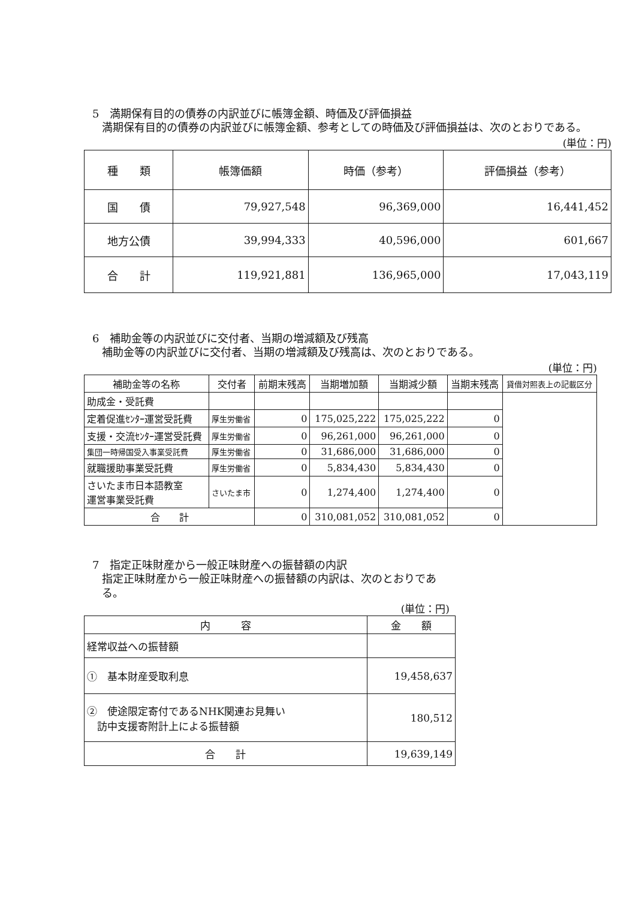5　満期保有目的の債券の内訳並びに帳簿金額、時価及び評価損益
満期保有目的の債券の内訳並びに帳簿金額、参考としての時価及び評価損益は、次のとおりである。
(単位：円)
| 種 類 | 帳簿価額 | 時価（参考） | 評価損益（参考） |
| --- | --- | --- | --- |
| 国 債 | 79,927,548 | 96,369,000 | 16,441,452 |
| 地方公債 | 39,994,333 | 40,596,000 | 601,667 |
| 合 計 | 119,921,881 | 136,965,000 | 17,043,119 |
6　補助金等の内訳並びに交付者、当期の増減額及び残高
補助金等の内訳並びに交付者、当期の増減額及び残高は、次のとおりである。
(単位：円)
| 補助金等の名称 | 交付者 | 前期末残高 | 当期増加額 | 当期減少額 | 当期末残高 | 貸借対照表上の記載区分 |
| --- | --- | --- | --- | --- | --- | --- |
| 助成金・受託費 | | | | | | |
| 定着促進ｾﾝﾀｰ運営受託費 | 厚生労働省 | 0 | 175,025,222 | 175,025,222 | 0 | |
| 支援・交流ｾﾝﾀｰ運営受託費 | 厚生労働省 | 0 | 96,261,000 | 96,261,000 | 0 | |
| 集団一時帰国受入事業受託費 | 厚生労働省 | 0 | 31,686,000 | 31,686,000 | 0 | |
| 就職援助事業受託費 | 厚生労働省 | 0 | 5,834,430 | 5,834,430 | 0 | |
| さいたま市日本語教室 運営事業受託費 | さいたま市 | 0 | 1,274,400 | 1,274,400 | 0 | |
| 合 計 | | 0 | 310,081,052 | 310,081,052 | 0 | |
7　指定正味財産から一般正味財産への振替額の内訳
指定正味財産から一般正味財産への振替額の内訳は、次のとおりである。
(単位：円)
| 内 容 | 金 額 |
| --- | --- |
| 経常収益への振替額 | |
| ① 基本財産受取利息 | 19,458,637 |
| ② 使途限定寄付であるNHK関連お見舞い 訪中支援寄附計上による振替額 | 180,512 |
| 合 計 | 19,639,149 |